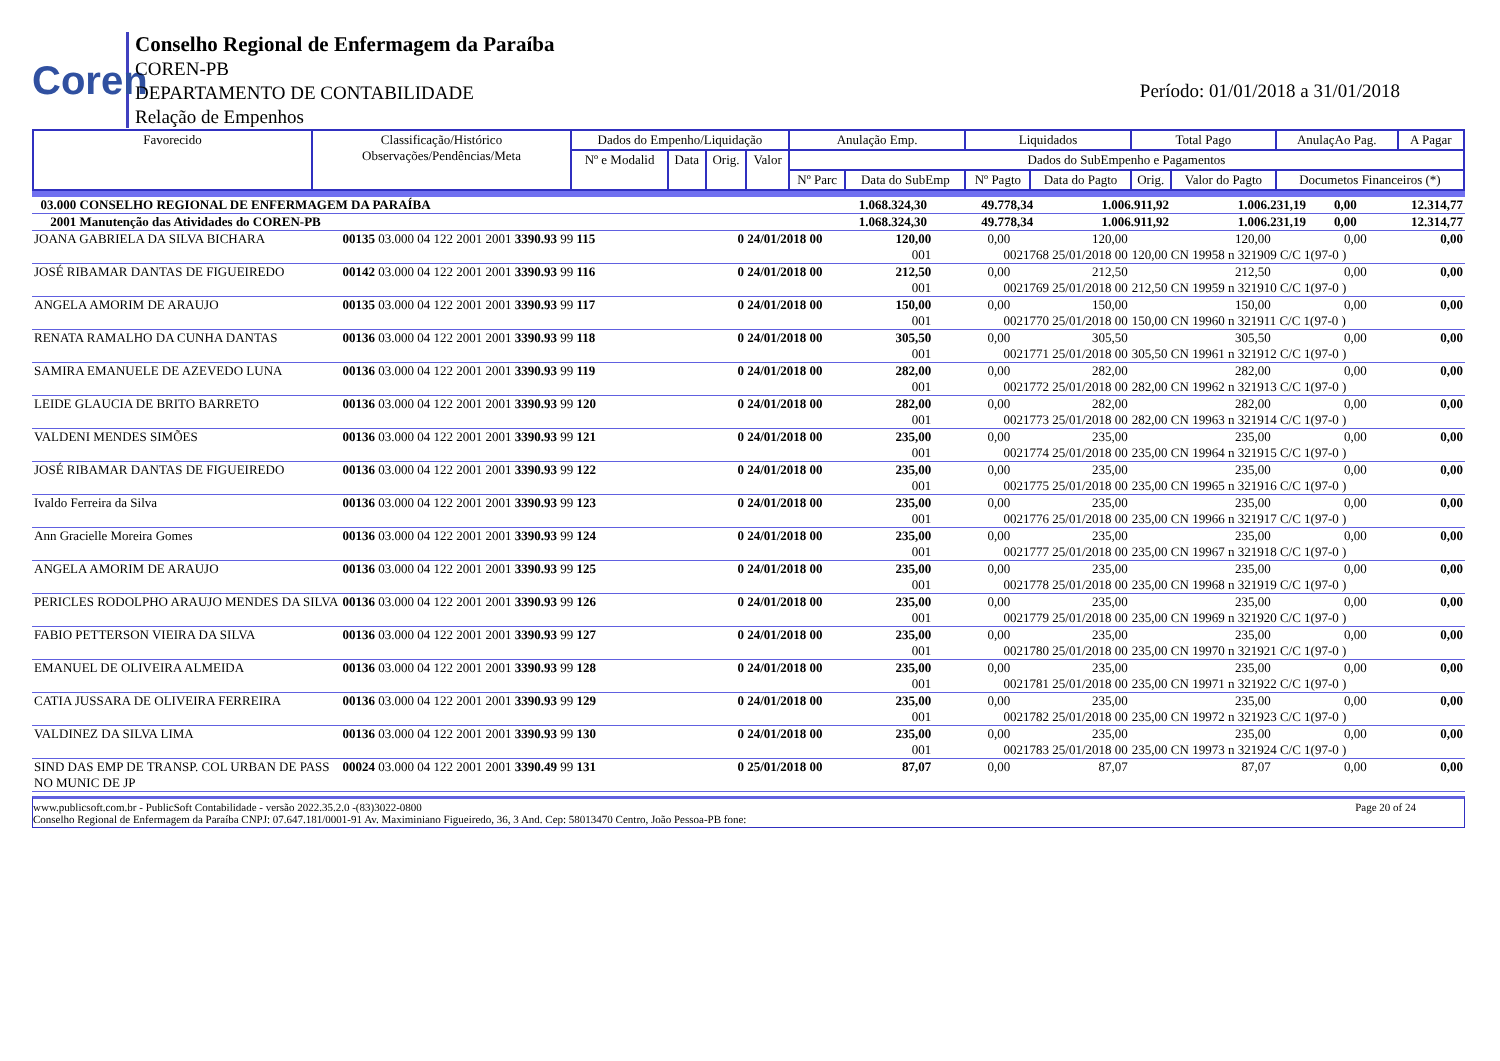Coren
Conselho Regional de Enfermagem da Paraíba
COREN-PB
DEPARTAMENTO DE CONTABILIDADE
Relação de Empenhos
Período: 01/01/2018 a 31/01/2018
| Favorecido | Classificação/Histórico Observações/Pendências/Meta | Dados do Empenho/Liquidação | | | | Anulação Emp. | | Liquidados | | Total Pago | | AnulaçAo Pag. | A Pagar |
| | | Nº e Modalid | Data | Orig. | Valor | Dados do SubEmpenho e Pagamentos | | | | | | | |
| | | | | | | Nº Parc | Data do SubEmp | Nº Pagto | Data do Pagto | Orig. | Valor do Pagto | Documetos Financeiros (*) | |
| 03.000 CONSELHO REGIONAL DE ENFERMAGEM DA PARAÍBA | 1.068.324,30 | 49.778,34 | 1.006.911,92 | 1.006.231,19 | 0,00 | 12.314,77 |
| 2001 Manutenção das Atividades do COREN-PB | 1.068.324,30 | 49.778,34 | 1.006.911,92 | 1.006.231,19 | 0,00 | 12.314,77 |
| JOANA GABRIELA DA SILVA BICHARA | 00135 03.000 04 122 2001 2001 3390.93 99 115 | 0 24/01/2018 00 | 120,00 | 0,00 | 120,00 | 120,00 | 0,00 | 0,00 |
| | | | 001 | 0021768 25/01/2018 00 | | 120,00 CN 19958 n 321909 C/C 1(97-0 ) | | |
| JOSÉ RIBAMAR DANTAS DE FIGUEIREDO | 00142 03.000 04 122 2001 2001 3390.93 99 116 | 0 24/01/2018 00 | 212,50 | 0,00 | 212,50 | 212,50 | 0,00 | 0,00 |
| | | | 001 | 0021769 25/01/2018 00 | | 212,50 CN 19959 n 321910 C/C 1(97-0 ) | | |
| ANGELA AMORIM DE ARAUJO | 00135 03.000 04 122 2001 2001 3390.93 99 117 | 0 24/01/2018 00 | 150,00 | 0,00 | 150,00 | 150,00 | 0,00 | 0,00 |
| | | | 001 | 0021770 25/01/2018 00 | | 150,00 CN 19960 n 321911 C/C 1(97-0 ) | | |
| RENATA RAMALHO DA CUNHA DANTAS | 00136 03.000 04 122 2001 2001 3390.93 99 118 | 0 24/01/2018 00 | 305,50 | 0,00 | 305,50 | 305,50 | 0,00 | 0,00 |
| | | | 001 | 0021771 25/01/2018 00 | | 305,50 CN 19961 n 321912 C/C 1(97-0 ) | | |
| SAMIRA EMANUELE DE AZEVEDO LUNA | 00136 03.000 04 122 2001 2001 3390.93 99 119 | 0 24/01/2018 00 | 282,00 | 0,00 | 282,00 | 282,00 | 0,00 | 0,00 |
| | | | 001 | 0021772 25/01/2018 00 | | 282,00 CN 19962 n 321913 C/C 1(97-0 ) | | |
| LEIDE GLAUCIA DE BRITO BARRETO | 00136 03.000 04 122 2001 2001 3390.93 99 120 | 0 24/01/2018 00 | 282,00 | 0,00 | 282,00 | 282,00 | 0,00 | 0,00 |
| | | | 001 | 0021773 25/01/2018 00 | | 282,00 CN 19963 n 321914 C/C 1(97-0 ) | | |
| VALDENI MENDES SIMÕES | 00136 03.000 04 122 2001 2001 3390.93 99 121 | 0 24/01/2018 00 | 235,00 | 0,00 | 235,00 | 235,00 | 0,00 | 0,00 |
| | | | 001 | 0021774 25/01/2018 00 | | 235,00 CN 19964 n 321915 C/C 1(97-0 ) | | |
| JOSÉ RIBAMAR DANTAS DE FIGUEIREDO | 00136 03.000 04 122 2001 2001 3390.93 99 122 | 0 24/01/2018 00 | 235,00 | 0,00 | 235,00 | 235,00 | 0,00 | 0,00 |
| | | | 001 | 0021775 25/01/2018 00 | | 235,00 CN 19965 n 321916 C/C 1(97-0 ) | | |
| Ivaldo Ferreira da Silva | 00136 03.000 04 122 2001 2001 3390.93 99 123 | 0 24/01/2018 00 | 235,00 | 0,00 | 235,00 | 235,00 | 0,00 | 0,00 |
| | | | 001 | 0021776 25/01/2018 00 | | 235,00 CN 19966 n 321917 C/C 1(97-0 ) | | |
| Ann Gracielle Moreira Gomes | 00136 03.000 04 122 2001 2001 3390.93 99 124 | 0 24/01/2018 00 | 235,00 | 0,00 | 235,00 | 235,00 | 0,00 | 0,00 |
| | | | 001 | 0021777 25/01/2018 00 | | 235,00 CN 19967 n 321918 C/C 1(97-0 ) | | |
| ANGELA AMORIM DE ARAUJO | 00136 03.000 04 122 2001 2001 3390.93 99 125 | 0 24/01/2018 00 | 235,00 | 0,00 | 235,00 | 235,00 | 0,00 | 0,00 |
| | | | 001 | 0021778 25/01/2018 00 | | 235,00 CN 19968 n 321919 C/C 1(97-0 ) | | |
| PERICLES RODOLPHO ARAUJO MENDES DA SILVA | 00136 03.000 04 122 2001 2001 3390.93 99 126 | 0 24/01/2018 00 | 235,00 | 0,00 | 235,00 | 235,00 | 0,00 | 0,00 |
| | | | 001 | 0021779 25/01/2018 00 | | 235,00 CN 19969 n 321920 C/C 1(97-0 ) | | |
| FABIO PETTERSON VIEIRA DA SILVA | 00136 03.000 04 122 2001 2001 3390.93 99 127 | 0 24/01/2018 00 | 235,00 | 0,00 | 235,00 | 235,00 | 0,00 | 0,00 |
| | | | 001 | 0021780 25/01/2018 00 | | 235,00 CN 19970 n 321921 C/C 1(97-0 ) | | |
| EMANUEL DE OLIVEIRA ALMEIDA | 00136 03.000 04 122 2001 2001 3390.93 99 128 | 0 24/01/2018 00 | 235,00 | 0,00 | 235,00 | 235,00 | 0,00 | 0,00 |
| | | | 001 | 0021781 25/01/2018 00 | | 235,00 CN 19971 n 321922 C/C 1(97-0 ) | | |
| CATIA JUSSARA DE OLIVEIRA FERREIRA | 00136 03.000 04 122 2001 2001 3390.93 99 129 | 0 24/01/2018 00 | 235,00 | 0,00 | 235,00 | 235,00 | 0,00 | 0,00 |
| | | | 001 | 0021782 25/01/2018 00 | | 235,00 CN 19972 n 321923 C/C 1(97-0 ) | | |
| VALDINEZ DA SILVA LIMA | 00136 03.000 04 122 2001 2001 3390.93 99 130 | 0 24/01/2018 00 | 235,00 | 0,00 | 235,00 | 235,00 | 0,00 | 0,00 |
| | | | 001 | 0021783 25/01/2018 00 | | 235,00 CN 19973 n 321924 C/C 1(97-0 ) | | |
| SIND DAS EMP DE TRANSP. COL URBAN DE PASS NO MUNIC DE JP | 00024 03.000 04 122 2001 2001 3390.49 99 131 | 0 25/01/2018 00 | 87,07 | 0,00 | 87,07 | 87,07 | 0,00 | 0,00 |
www.publicsoft.com.br - PublicSoft Contabilidade - versão 2022.35.2.0 -(83)3022-0800 Page 20 of 24
Conselho Regional de Enfermagem da Paraíba CNPJ: 07.647.181/0001-91 Av. Maximiniano Figueiredo, 36, 3 And. Cep: 58013470 Centro, João Pessoa-PB fone: